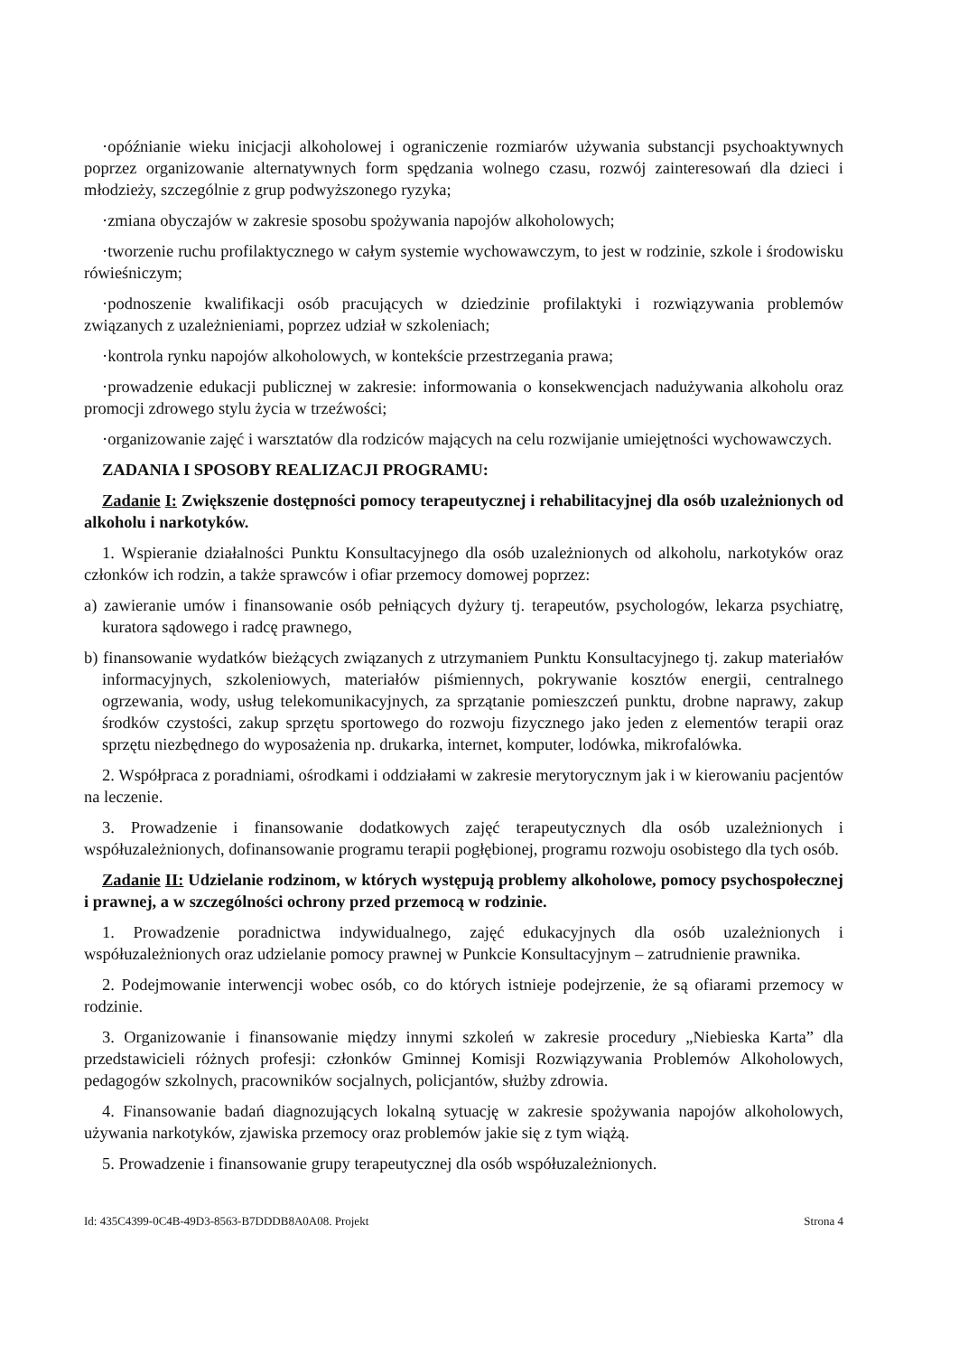·opóźnianie wieku inicjacji alkoholowej i ograniczenie rozmiarów używania substancji psychoaktywnych poprzez organizowanie alternatywnych form spędzania wolnego czasu, rozwój zainteresowań dla dzieci i młodzieży, szczególnie z grup podwyższonego ryzyka;
·zmiana obyczajów w zakresie sposobu spożywania napojów alkoholowych;
·tworzenie ruchu profilaktycznego w całym systemie wychowawczym, to jest w rodzinie, szkole i środowisku rówieśniczym;
·podnoszenie kwalifikacji osób pracujących w dziedzinie profilaktyki i rozwiązywania problemów związanych z uzależnieniami, poprzez udział w szkoleniach;
·kontrola rynku napojów alkoholowych, w kontekście przestrzegania prawa;
·prowadzenie edukacji publicznej w zakresie: informowania o konsekwencjach nadużywania alkoholu oraz promocji zdrowego stylu życia w trzeźwości;
·organizowanie zajęć i warsztatów dla rodziców mających na celu rozwijanie umiejętności wychowawczych.
ZADANIA I SPOSOBY REALIZACJI PROGRAMU:
Zadanie I: Zwiększenie dostępności pomocy terapeutycznej i rehabilitacyjnej dla osób uzależnionych od alkoholu i narkotyków.
1. Wspieranie działalności Punktu Konsultacyjnego dla osób uzależnionych od alkoholu, narkotyków oraz członków ich rodzin, a także sprawców i ofiar przemocy domowej poprzez:
a) zawieranie umów i finansowanie osób pełniących dyżury tj. terapeutów, psychologów, lekarza psychiatrę, kuratora sądowego i radcę prawnego,
b) finansowanie wydatków bieżących związanych z utrzymaniem Punktu Konsultacyjnego tj. zakup materiałów informacyjnych, szkoleniowych, materiałów piśmiennych, pokrywanie kosztów energii, centralnego ogrzewania, wody, usług telekomunikacyjnych, za sprzątanie pomieszczeń punktu, drobne naprawy, zakup środków czystości, zakup sprzętu sportowego do rozwoju fizycznego jako jeden z elementów terapii oraz sprzętu niezbędnego do wyposażenia np. drukarka, internet, komputer, lodówka, mikrofalówka.
2. Współpraca z poradniami, ośrodkami i oddziałami w zakresie merytorycznym jak i w kierowaniu pacjentów na leczenie.
3. Prowadzenie i finansowanie dodatkowych zajęć terapeutycznych dla osób uzależnionych i współuzależnionych, dofinansowanie programu terapii pogłębionej, programu rozwoju osobistego dla tych osób.
Zadanie II: Udzielanie rodzinom, w których występują problemy alkoholowe, pomocy psychospołecznej i prawnej, a w szczególności ochrony przed przemocą w rodzinie.
1. Prowadzenie poradnictwa indywidualnego, zajęć edukacyjnych dla osób uzależnionych i współuzależnionych oraz udzielanie pomocy prawnej w Punkcie Konsultacyjnym – zatrudnienie prawnika.
2. Podejmowanie interwencji wobec osób, co do których istnieje podejrzenie, że są ofiarami przemocy w rodzinie.
3. Organizowanie i finansowanie między innymi szkoleń w zakresie procedury „Niebieska Karta” dla przedstawicieli różnych profesji: członków Gminnej Komisji Rozwiązywania Problemów Alkoholowych, pedagogów szkolnych, pracowników socjalnych, policjantów, służby zdrowia.
4. Finansowanie badań diagnozujących lokalną sytuację w zakresie spożywania napojów alkoholowych, używania narkotyków, zjawiska przemocy oraz problemów jakie się z tym wiążą.
5. Prowadzenie i finansowanie grupy terapeutycznej dla osób współuzależnionych.
Id: 435C4399-0C4B-49D3-8563-B7DDDB8A0A08. Projekt Strona 4